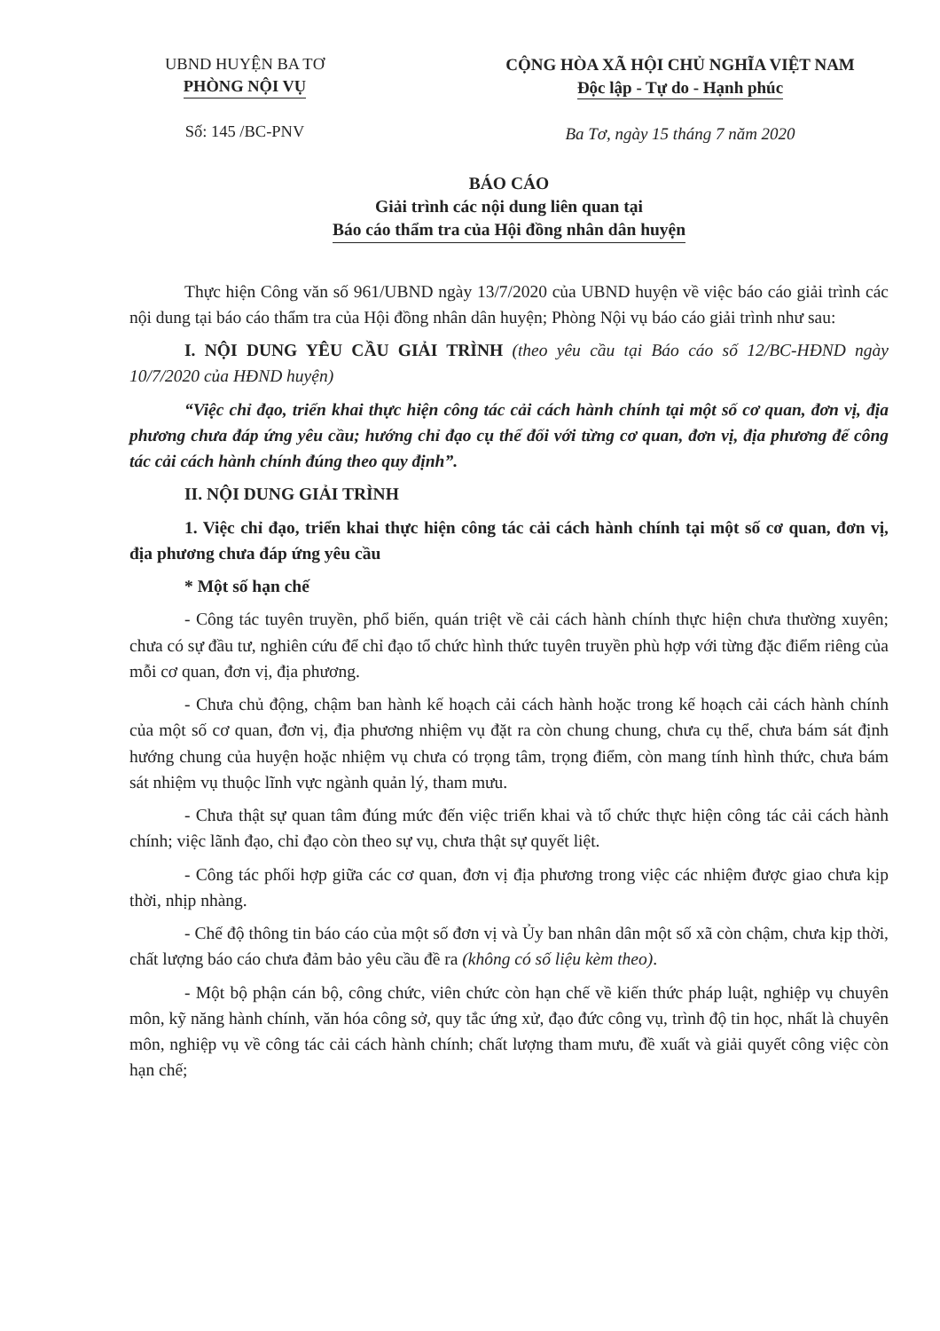UBND HUYỆN BA TƠ
PHÒNG NỘI VỤ
Số: 145 /BC-PNV
CỘNG HÒA XÃ HỘI CHỦ NGHĨA VIỆT NAM
Độc lập - Tự do - Hạnh phúc
Ba Tơ, ngày 15 tháng 7 năm 2020
BÁO CÁO
Giải trình các nội dung liên quan tại
Báo cáo thẩm tra của Hội đồng nhân dân huyện
Thực hiện Công văn số 961/UBND ngày 13/7/2020 của UBND huyện về việc báo cáo giải trình các nội dung tại báo cáo thẩm tra của Hội đồng nhân dân huyện; Phòng Nội vụ báo cáo giải trình như sau:
I. NỘI DUNG YÊU CẦU GIẢI TRÌNH (theo yêu cầu tại Báo cáo số 12/BC-HĐND ngày 10/7/2020 của HĐND huyện)
“Việc chỉ đạo, triển khai thực hiện công tác cải cách hành chính tại một số cơ quan, đơn vị, địa phương chưa đáp ứng yêu cầu; hướng chỉ đạo cụ thể đối với từng cơ quan, đơn vị, địa phương để công tác cải cách hành chính đúng theo quy định”.
II. NỘI DUNG GIẢI TRÌNH
1. Việc chỉ đạo, triển khai thực hiện công tác cải cách hành chính tại một số cơ quan, đơn vị, địa phương chưa đáp ứng yêu cầu
* Một số hạn chế
- Công tác tuyên truyền, phổ biến, quán triệt về cải cách hành chính thực hiện chưa thường xuyên; chưa có sự đầu tư, nghiên cứu để chỉ đạo tổ chức hình thức tuyên truyền phù hợp với từng đặc điểm riêng của mỗi cơ quan, đơn vị, địa phương.
- Chưa chủ động, chậm ban hành kế hoạch cải cách hành hoặc trong kế hoạch cải cách hành chính của một số cơ quan, đơn vị, địa phương nhiệm vụ đặt ra còn chung chung, chưa cụ thể, chưa bám sát định hướng chung của huyện hoặc nhiệm vụ chưa có trọng tâm, trọng điểm, còn mang tính hình thức, chưa bám sát nhiệm vụ thuộc lĩnh vực ngành quản lý, tham mưu.
- Chưa thật sự quan tâm đúng mức đến việc triển khai và tổ chức thực hiện công tác cải cách hành chính; việc lãnh đạo, chỉ đạo còn theo sự vụ, chưa thật sự quyết liệt.
- Công tác phối hợp giữa các cơ quan, đơn vị địa phương trong việc các nhiệm được giao chưa kịp thời, nhịp nhàng.
- Chế độ thông tin báo cáo của một số đơn vị và Ủy ban nhân dân một số xã còn chậm, chưa kịp thời, chất lượng báo cáo chưa đảm bảo yêu cầu đề ra (không có số liệu kèm theo).
- Một bộ phận cán bộ, công chức, viên chức còn hạn chế về kiến thức pháp luật, nghiệp vụ chuyên môn, kỹ năng hành chính, văn hóa công sở, quy tắc ứng xử, đạo đức công vụ, trình độ tin học, nhất là chuyên môn, nghiệp vụ về công tác cải cách hành chính; chất lượng tham mưu, đề xuất và giải quyết công việc còn hạn chế;